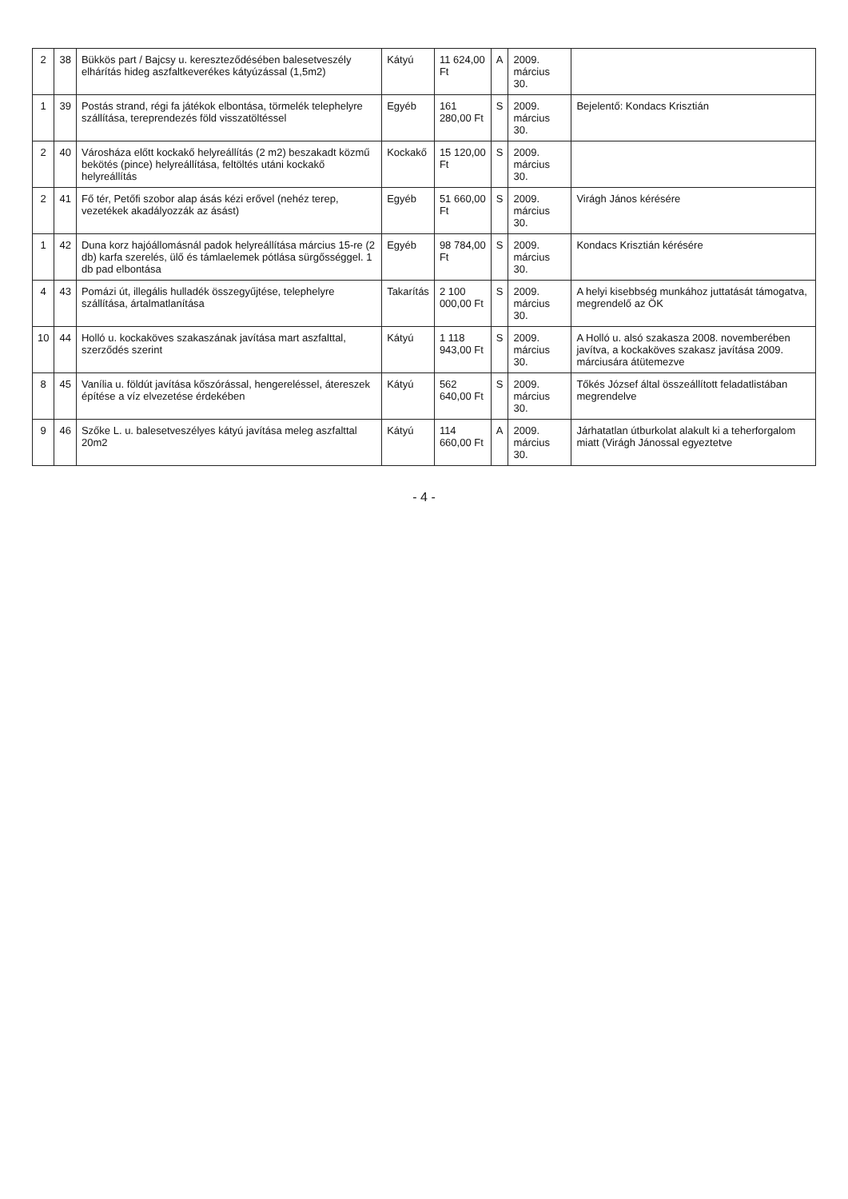| 2 | 38 | Bükkös part / Bajcsy u. kereszteződésében balesetveszély elhárítás hideg aszfaltkeverékes kátyúzással (1,5m2) | Kátyú | 11 624,00 Ft | A | 2009. március 30. | |
| 1 | 39 | Postás strand, régi fa játékok elbontása, törmelék telephelyre szállítása, tereprendezés föld visszatöltéssel | Egyéb | 161 280,00 Ft | S | 2009. március 30. | Bejelentő: Kondacs Krisztián |
| 2 | 40 | Városháza előtt kockakő helyreállítás (2 m2) beszakadt közmű bekötés (pince) helyreállítása, feltöltés utáni kockakő helyreállítás | Kockakő | 15 120,00 Ft | S | 2009. március 30. | |
| 2 | 41 | Fő tér, Petőfi szobor alap ásás kézi erővel (nehéz terep, vezetékek akadályozzák az ásást) | Egyéb | 51 660,00 Ft | S | 2009. március 30. | Virágh János kérésére |
| 1 | 42 | Duna korz hajóállomásnál padok helyreállítása március 15-re (2 db) karfa szerelés, ülő és támlaelemek pótlása sürgősséggel. 1 db pad elbontása | Egyéb | 98 784,00 Ft | S | 2009. március 30. | Kondacs Krisztián kérésére |
| 4 | 43 | Pomázi út, illegális hulladék összegyűjtése, telephelyre szállítása, ártalmatlanítása | Takarítás | 2 100 000,00 Ft | S | 2009. március 30. | A helyi kisebbség munkához juttatását támogatva, megrendelő az ÖK |
| 10 | 44 | Holló u. kockaköves szakaszának javítása mart aszfalttal, szerződés szerint | Kátyú | 1 118 943,00 Ft | S | 2009. március 30. | A Holló u. alsó szakasza 2008. novemberében javítva, a kockaköves szakasz javítása 2009. márciusára átütemezve |
| 8 | 45 | Vanília u. földút javítása kőszórással, hengereléssel, átereszek építése a víz elvezetése érdekében | Kátyú | 562 640,00 Ft | S | 2009. március 30. | Tőkés József által összeállított feladatlistában megrendelve |
| 9 | 46 | Szőke L. u. balesetveszélyes kátyú javítása meleg aszfalttal 20m2 | Kátyú | 114 660,00 Ft | A | 2009. március 30. | Járhatatlan útburkolat alakult ki a teherforgalom miatt (Virágh Jánossal egyeztetve |
- 4 -